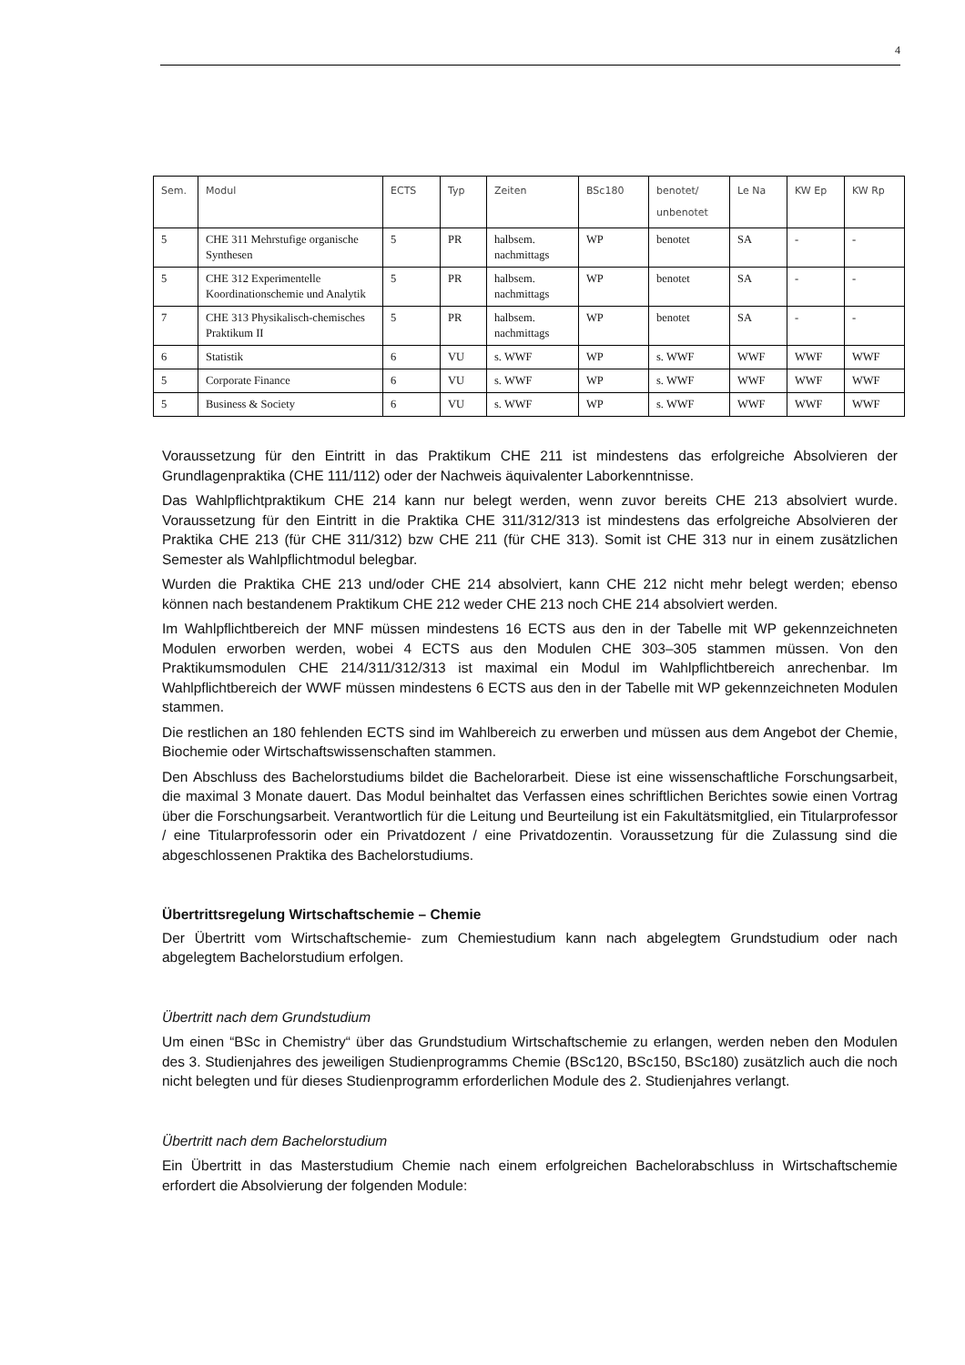4
| Sem. | Modul | ECTS | Typ | Zeiten | BSc180 | benotet/ unbenotet | Le Na | KW Ep | KW Rp |
| --- | --- | --- | --- | --- | --- | --- | --- | --- | --- |
| 5 | CHE 311 Mehrstufige organische Synthesen | 5 | PR | halbsem. nachmittags | WP | benotet | SA | - | - |
| 5 | CHE 312 Experimentelle Koordinationschemie und Analytik | 5 | PR | halbsem. nachmittags | WP | benotet | SA | - | - |
| 7 | CHE 313 Physikalisch-chemisches Praktikum II | 5 | PR | halbsem. nachmittags | WP | benotet | SA | - | - |
| 6 | Statistik | 6 | VU | s. WWF | WP | s. WWF | WWF | WWF | WWF |
| 5 | Corporate Finance | 6 | VU | s. WWF | WP | s. WWF | WWF | WWF | WWF |
| 5 | Business & Society | 6 | VU | s. WWF | WP | s. WWF | WWF | WWF | WWF |
Voraussetzung für den Eintritt in das Praktikum CHE 211 ist mindestens das erfolgreiche Absolvieren der Grundlagenpraktika (CHE 111/112) oder der Nachweis äquivalenter Laborkenntnisse.
Das Wahlpflichtpraktikum CHE 214 kann nur belegt werden, wenn zuvor bereits CHE 213 absolviert wurde. Voraussetzung für den Eintritt in die Praktika CHE 311/312/313 ist mindestens das erfolgreiche Absolvieren der Praktika CHE 213 (für CHE 311/312) bzw CHE 211 (für CHE 313). Somit ist CHE 313 nur in einem zusätzlichen Semester als Wahlpflichtmodul belegbar.
Wurden die Praktika CHE 213 und/oder CHE 214 absolviert, kann CHE 212 nicht mehr belegt werden; ebenso können nach bestandenem Praktikum CHE 212 weder CHE 213 noch CHE 214 absolviert werden.
Im Wahlpflichtbereich der MNF müssen mindestens 16 ECTS aus den in der Tabelle mit WP gekennzeichneten Modulen erworben werden, wobei 4 ECTS aus den Modulen CHE 303–305 stammen müssen. Von den Praktikumsmodulen CHE 214/311/312/313 ist maximal ein Modul im Wahlpflichtbereich anrechenbar. Im Wahlpflichtbereich der WWF müssen mindestens 6 ECTS aus den in der Tabelle mit WP gekennzeichneten Modulen stammen.
Die restlichen an 180 fehlenden ECTS sind im Wahlbereich zu erwerben und müssen aus dem Angebot der Chemie, Biochemie oder Wirtschaftswissenschaften stammen.
Den Abschluss des Bachelorstudiums bildet die Bachelorarbeit. Diese ist eine wissenschaftliche Forschungsarbeit, die maximal 3 Monate dauert. Das Modul beinhaltet das Verfassen eines schriftlichen Berichtes sowie einen Vortrag über die Forschungsarbeit. Verantwortlich für die Leitung und Beurteilung ist ein Fakultätsmitglied, ein Titularprofessor / eine Titularprofessorin oder ein Privatdozent / eine Privatdozentin. Voraussetzung für die Zulassung sind die abgeschlossenen Praktika des Bachelorstudiums.
Übertrittsregelung Wirtschaftschemie – Chemie
Der Übertritt vom Wirtschaftschemie- zum Chemiestudium kann nach abgelegtem Grundstudium oder nach abgelegtem Bachelorstudium erfolgen.
Übertritt nach dem Grundstudium
Um einen “BSc in Chemistry“ über das Grundstudium Wirtschaftschemie zu erlangen, werden neben den Modulen des 3. Studienjahres des jeweiligen Studienprogramms Chemie (BSc120, BSc150, BSc180) zusätzlich auch die noch nicht belegten und für dieses Studienprogramm erforderlichen Module des 2. Studienjahres verlangt.
Übertritt nach dem Bachelorstudium
Ein Übertritt in das Masterstudium Chemie nach einem erfolgreichen Bachelorabschluss in Wirtschaftschemie erfordert die Absolvierung der folgenden Module: